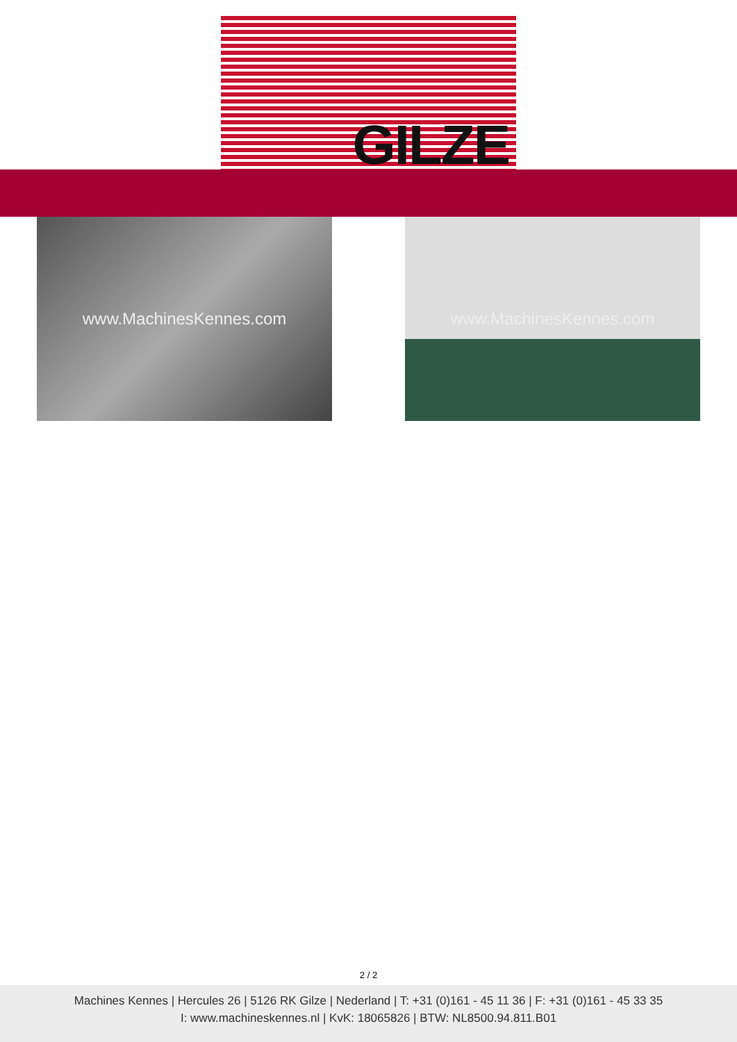GILZE
www.MachinesKennes.com www.MachinesKennes.com
2 / 2
Machines Kennes | Hercules 26 | 5126 RK Gilze | Nederland | T: +31 (0)161 - 45 11 36 | F: +31 (0)161 - 45 33 35
I: www.machineskennes.nl | KvK: 18065826 | BTW: NL8500.94.811.B01